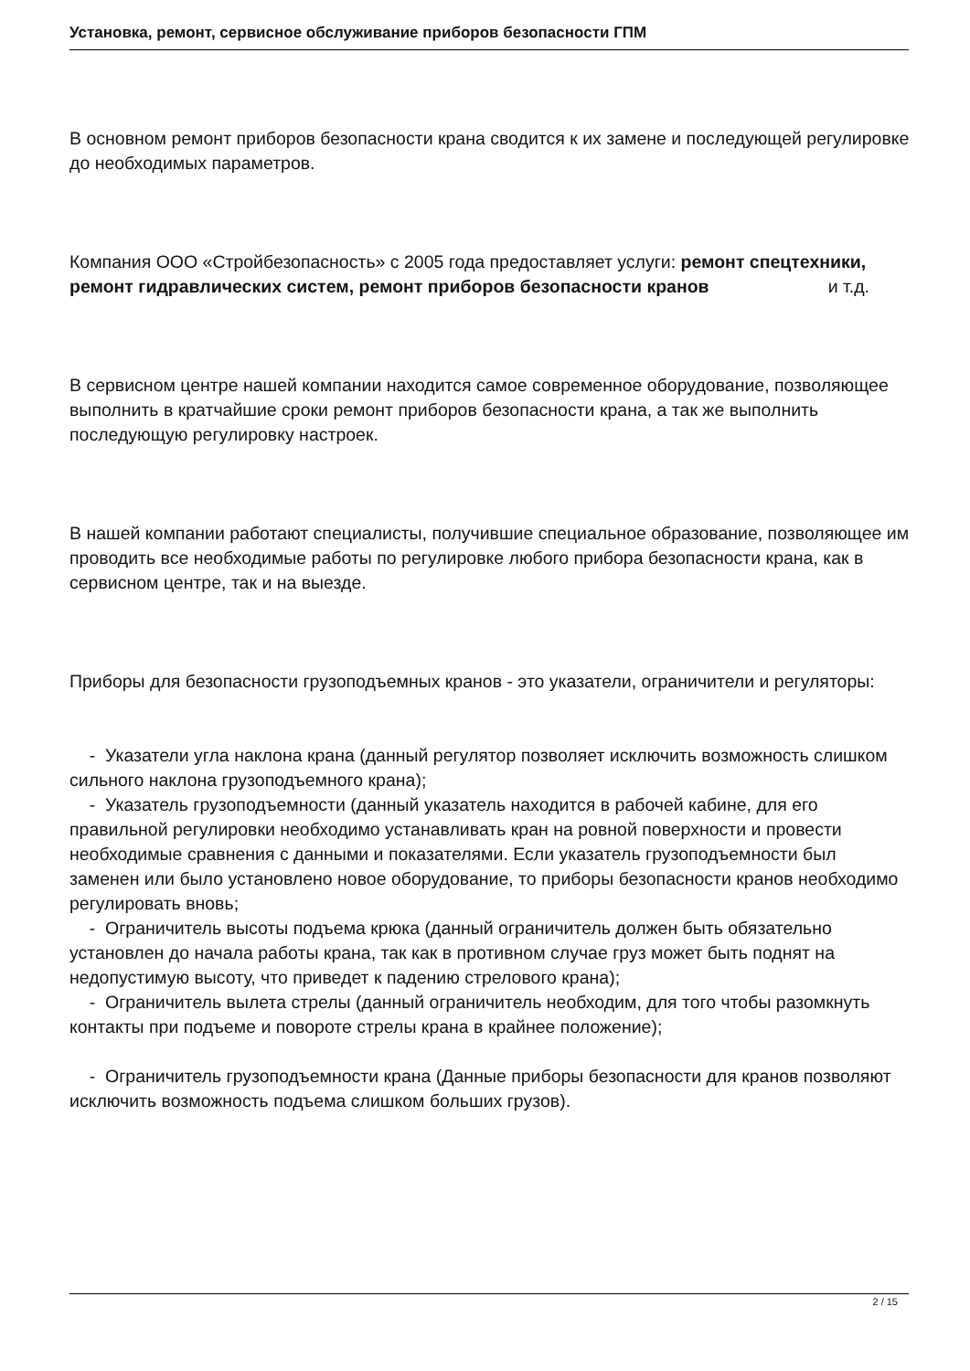Установка, ремонт, сервисное обслуживание приборов безопасности ГПМ
В основном ремонт приборов безопасности крана сводится к их замене и последующей регулировке до необходимых параметров.
Компания ООО «Стройбезопасность» с 2005 года предоставляет услуги: ремонт спецтехники, ремонт гидравлических систем, ремонт приборов безопасности кранов и т.д.
В сервисном центре нашей компании находится самое современное оборудование, позволяющее выполнить в кратчайшие сроки ремонт приборов безопасности крана, а так же выполнить последующую регулировку настроек.
В нашей компании работают специалисты, получившие специальное образование, позволяющее им проводить все необходимые работы по регулировке любого прибора безопасности крана, как в сервисном центре, так и на выезде.
Приборы для безопасности грузоподъемных кранов - это указатели, ограничители и регуляторы:
- Указатели угла наклона крана (данный регулятор позволяет исключить возможность слишком сильного наклона грузоподъемного крана);
- Указатель грузоподъемности (данный указатель находится в рабочей кабине, для его правильной регулировки необходимо устанавливать кран на ровной поверхности и провести необходимые сравнения с данными и показателями. Если указатель грузоподъемности был заменен или было установлено новое оборудование, то приборы безопасности кранов необходимо регулировать вновь;
- Ограничитель высоты подъема крюка (данный ограничитель должен быть обязательно установлен до начала работы крана, так как в противном случае груз может быть поднят на недопустимую высоту, что приведет к падению стрелового крана);
- Ограничитель вылета стрелы (данный ограничитель необходим, для того чтобы разомкнуть контакты при подъеме и повороте стрелы крана в крайнее положение);
- Ограничитель грузоподъемности крана (Данные приборы безопасности для кранов позволяют исключить возможность подъема слишком больших грузов).
2 / 15